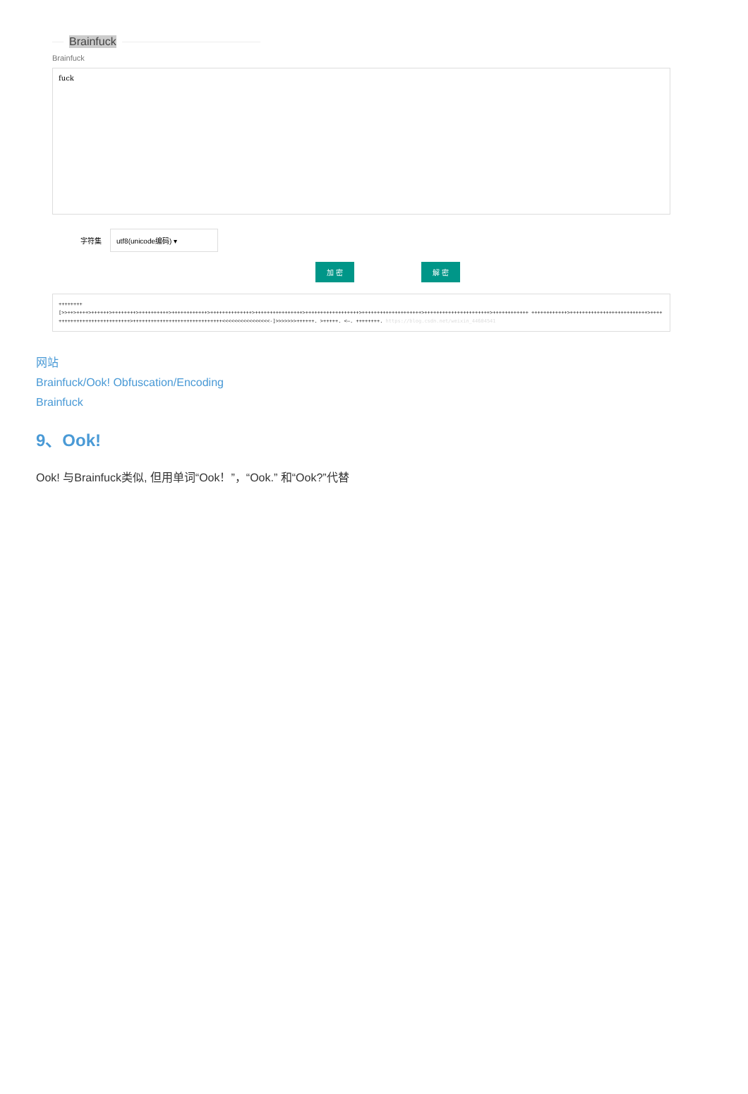Brainfuck
Brainfuck
fuck
字符集
utf8(unicode编码) ▾
加 密 解 密
++++++++
[>>++>++++>++++++>++++++++>++++++++++>++++++++++++>++++++++++++++>++++++++++++++++>++++++++++++++++++>++++++++++++++++++++>++++++++++++++++++++++>++++++++++++ ++++++++++++>++++++++++++++++++++++++++>++++++++++++++++++++++++++++>++++++++++++++++++++++++++++++<<<<<<<<<<<<<<<<-]>>>>>>>++++++. >+++++. <—. ++++++++. https://blog.csdn.net/weixin_44604541
网站
Brainfuck/Ook! Obfuscation/Encoding
Brainfuck
9、Ook!
Ook! 与Brainfuck类似, 但用单词“Ook！”，“Ook.” 和“Ook?”代替